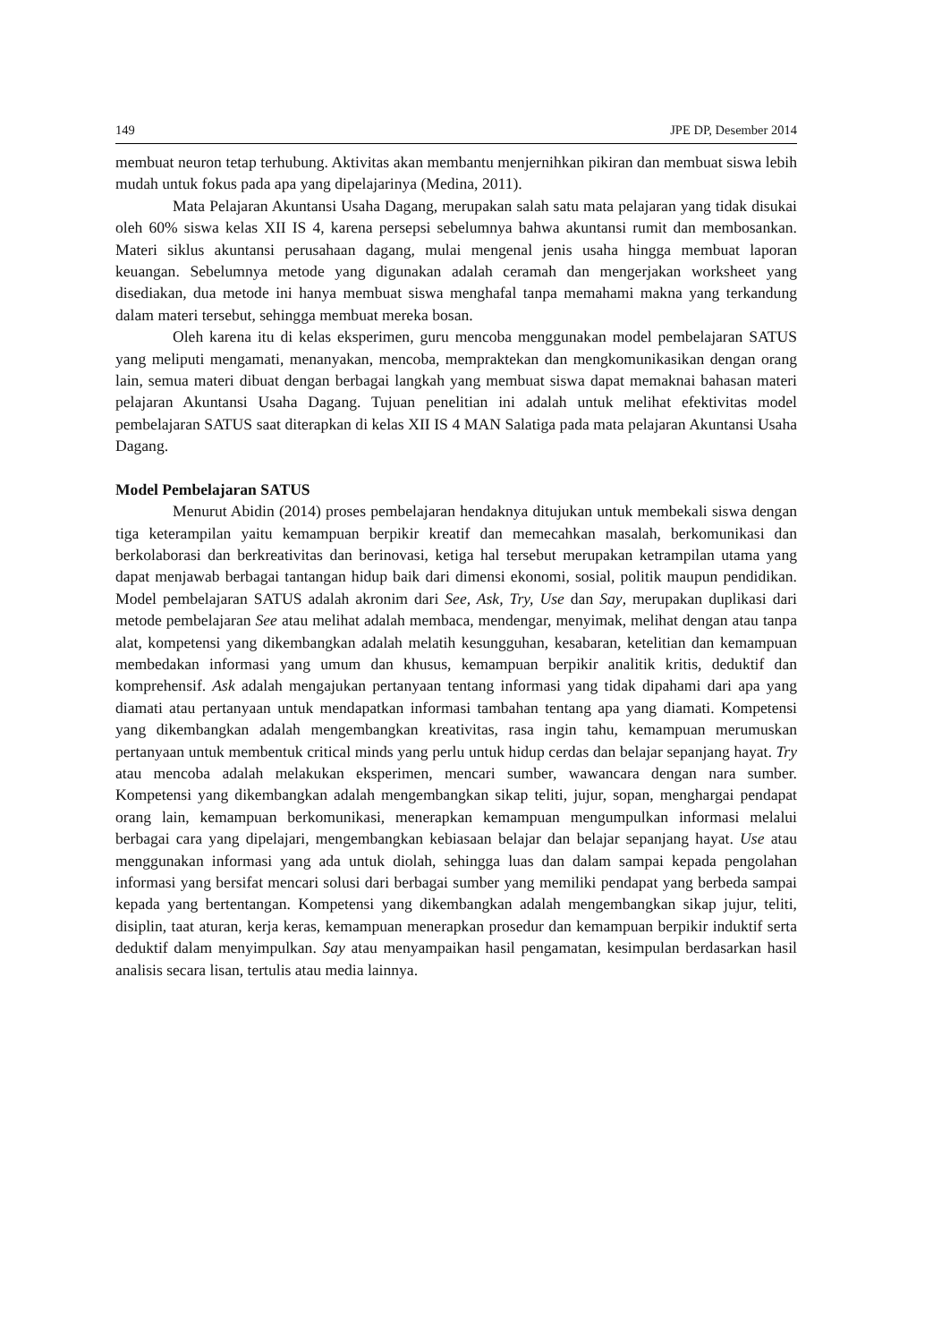149 JPE DP, Desember 2014
membuat neuron tetap terhubung. Aktivitas akan membantu menjernihkan pikiran dan membuat siswa lebih mudah untuk fokus pada apa yang dipelajarinya (Medina, 2011).
Mata Pelajaran Akuntansi Usaha Dagang, merupakan salah satu mata pelajaran yang tidak disukai oleh 60% siswa kelas XII IS 4, karena persepsi sebelumnya bahwa akuntansi rumit dan membosankan. Materi siklus akuntansi perusahaan dagang, mulai mengenal jenis usaha hingga membuat laporan keuangan. Sebelumnya metode yang digunakan adalah ceramah dan mengerjakan worksheet yang disediakan, dua metode ini hanya membuat siswa menghafal tanpa memahami makna yang terkandung dalam materi tersebut, sehingga membuat mereka bosan.
Oleh karena itu di kelas eksperimen, guru mencoba menggunakan model pembelajaran SATUS yang meliputi mengamati, menanyakan, mencoba, mempraktekan dan mengkomunikasikan dengan orang lain, semua materi dibuat dengan berbagai langkah yang membuat siswa dapat memaknai bahasan materi pelajaran Akuntansi Usaha Dagang. Tujuan penelitian ini adalah untuk melihat efektivitas model pembelajaran SATUS saat diterapkan di kelas XII IS 4 MAN Salatiga pada mata pelajaran Akuntansi Usaha Dagang.
Model Pembelajaran SATUS
Menurut Abidin (2014) proses pembelajaran hendaknya ditujukan untuk membekali siswa dengan tiga keterampilan yaitu kemampuan berpikir kreatif dan memecahkan masalah, berkomunikasi dan berkolaborasi dan berkreativitas dan berinovasi, ketiga hal tersebut merupakan ketrampilan utama yang dapat menjawab berbagai tantangan hidup baik dari dimensi ekonomi, sosial, politik maupun pendidikan. Model pembelajaran SATUS adalah akronim dari See, Ask, Try, Use dan Say, merupakan duplikasi dari metode pembelajaran See atau melihat adalah membaca, mendengar, menyimak, melihat dengan atau tanpa alat, kompetensi yang dikembangkan adalah melatih kesungguhan, kesabaran, ketelitian dan kemampuan membedakan informasi yang umum dan khusus, kemampuan berpikir analitik kritis, deduktif dan komprehensif. Ask adalah mengajukan pertanyaan tentang informasi yang tidak dipahami dari apa yang diamati atau pertanyaan untuk mendapatkan informasi tambahan tentang apa yang diamati. Kompetensi yang dikembangkan adalah mengembangkan kreativitas, rasa ingin tahu, kemampuan merumuskan pertanyaan untuk membentuk critical minds yang perlu untuk hidup cerdas dan belajar sepanjang hayat. Try atau mencoba adalah melakukan eksperimen, mencari sumber, wawancara dengan nara sumber. Kompetensi yang dikembangkan adalah mengembangkan sikap teliti, jujur, sopan, menghargai pendapat orang lain, kemampuan berkomunikasi, menerapkan kemampuan mengumpulkan informasi melalui berbagai cara yang dipelajari, mengembangkan kebiasaan belajar dan belajar sepanjang hayat. Use atau menggunakan informasi yang ada untuk diolah, sehingga luas dan dalam sampai kepada pengolahan informasi yang bersifat mencari solusi dari berbagai sumber yang memiliki pendapat yang berbeda sampai kepada yang bertentangan. Kompetensi yang dikembangkan adalah mengembangkan sikap jujur, teliti, disiplin, taat aturan, kerja keras, kemampuan menerapkan prosedur dan kemampuan berpikir induktif serta deduktif dalam menyimpulkan. Say atau menyampaikan hasil pengamatan, kesimpulan berdasarkan hasil analisis secara lisan, tertulis atau media lainnya.